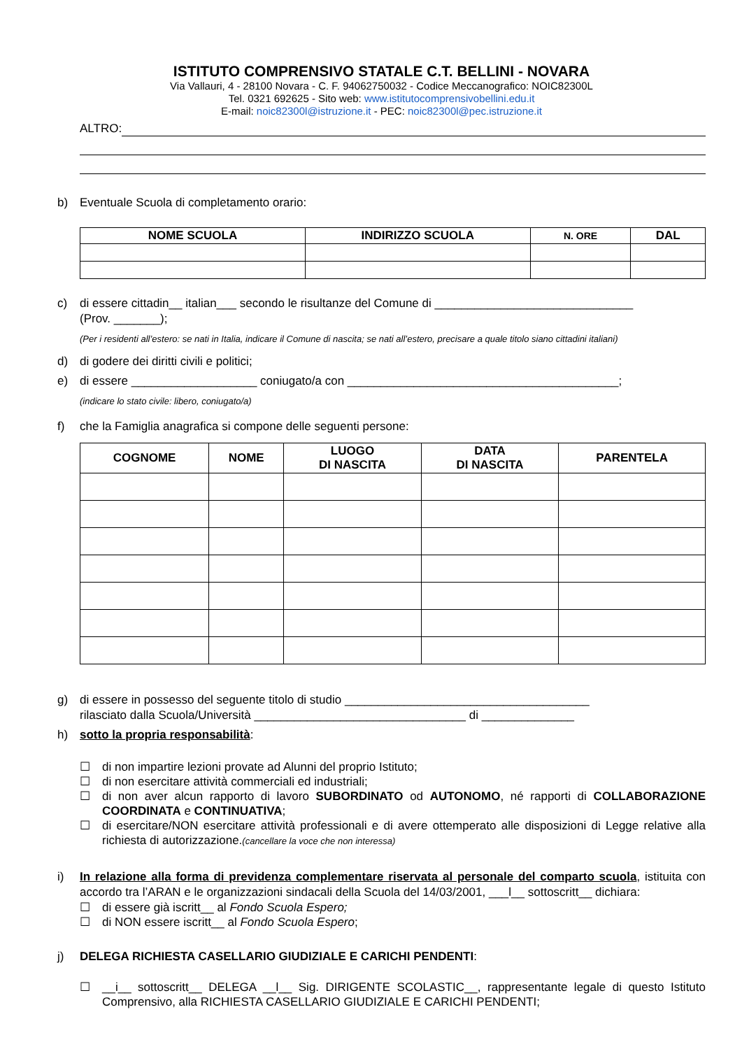ISTITUTO COMPRENSIVO STATALE C.T. BELLINI - NOVARA
Via Vallauri, 4 - 28100 Novara - C. F. 94062750032 - Codice Meccanografico: NOIC82300L
Tel. 0321 692625 - Sito web: www.istitutocomprensivobellini.edu.it
E-mail: noic82300l@istruzione.it - PEC: noic82300l@pec.istruzione.it
ALTRO:
b) Eventuale Scuola di completamento orario:
| NOME SCUOLA | INDIRIZZO SCUOLA | N. ORE | DAL |
| --- | --- | --- | --- |
c) di essere cittadin__ italian___ secondo le risultanze del Comune di ______________________________
(Prov. _______);
(Per i residenti all’estero: se nati in Italia, indicare il Comune di nascita; se nati all’estero, precisare a quale titolo siano cittadini italiani)
d) di godere dei diritti civili e politici;
e) di essere ___________________ coniugato/a con _________________________________________;
(indicare lo stato civile: libero, coniugato/a)
f) che la Famiglia anagrafica si compone delle seguenti persone:
| COGNOME | NOME | LUOGO DI NASCITA | DATA DI NASCITA | PARENTELA |
| --- | --- | --- | --- | --- |
g) di essere in possesso del seguente titolo di studio _____________________________________
rilasciato dalla Scuola/Università ________________________________ di ______________
h) sotto la propria responsabilità:
☐ di non impartire lezioni provate ad Alunni del proprio Istituto;
☐ di non esercitare attività commerciali ed industriali;
☐ di non aver alcun rapporto di lavoro SUBORDINATO od AUTONOMO, né rapporti di COLLABORAZIONE COORDINATA e CONTINUATIVA;
☐ di esercitare/NON esercitare attività professionali e di avere ottemperato alle disposizioni di Legge relative alla richiesta di autorizzazione.(cancellare la voce che non interessa)
i) In relazione alla forma di previdenza complementare riservata al personale del comparto scuola, istituita con accordo tra l’ARAN e le organizzazioni sindacali della Scuola del 14/03/2001, ___l__ sottoscritt__ dichiara:
☐ di essere già iscritt__ al Fondo Scuola Espero;
☐ di NON essere iscritt__ al Fondo Scuola Espero;
j) DELEGA RICHIESTA CASELLARIO GIUDIZIALE E CARICHI PENDENTI:
☐ __i__ sottoscritt__ DELEGA __l__ Sig. DIRIGENTE SCOLASTIC__, rappresentante legale di questo Istituto Comprensivo, alla RICHIESTA CASELLARIO GIUDIZIALE E CARICHI PENDENTI;